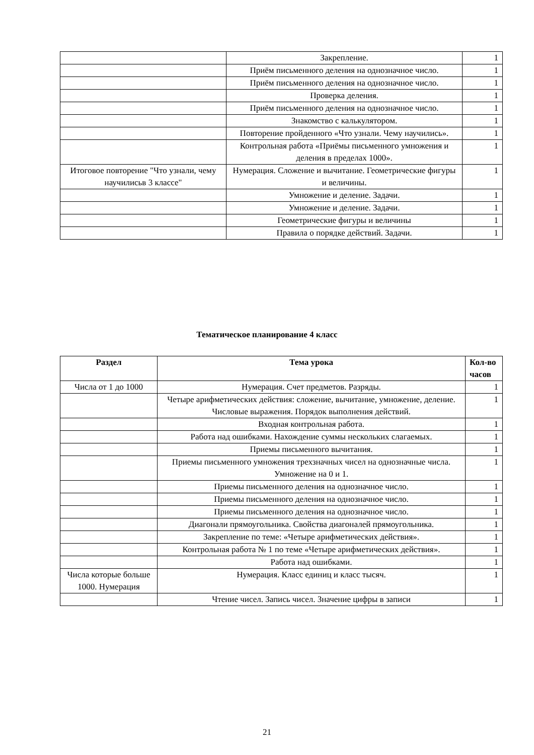| | Закрепление. | 1 |
| | Приём письменного деления на однозначное число. | 1 |
| | Приём письменного деления на однозначное число. | 1 |
| | Проверка деления. | 1 |
| | Приём письменного деления на однозначное число. | 1 |
| | Знакомство с калькулятором. | 1 |
| | Повторение пройденного «Что узнали. Чему научились». | 1 |
| | Контрольная работа «Приёмы письменного умножения и деления в пределах 1000». | 1 |
| Итоговое повторение "Что узнали, чему научилисьв 3 классе" | Нумерация. Сложение и вычитание. Геометрические фигуры и величины. | 1 |
| | Умножение и деление. Задачи. | 1 |
| | Умножение и деление. Задачи. | 1 |
| | Геометрические фигуры и величины | 1 |
| | Правила о порядке действий. Задачи. | 1 |
Тематическое планирование 4 класс
| Раздел | Тема урока | Кол-во часов |
| --- | --- | --- |
| Числа от 1 до 1000 | Нумерация. Счет предметов. Разряды. | 1 |
| | Четыре арифметических действия: сложение, вычитание, умножение, деление. Числовые выражения. Порядок выполнения действий. | 1 |
| | Входная контрольная работа. | 1 |
| | Работа над ошибками. Нахождение суммы нескольких слагаемых. | 1 |
| | Приемы письменного вычитания. | 1 |
| | Приемы письменного умножения трехзначных чисел на однозначные числа. Умножение на 0 и 1. | 1 |
| | Приемы письменного деления на однозначное число. | 1 |
| | Приемы письменного деления на однозначное число. | 1 |
| | Приемы письменного деления на однозначное число. | 1 |
| | Диагонали прямоугольника. Свойства диагоналей прямоугольника. | 1 |
| | Закрепление по теме: «Четыре арифметических действия». | 1 |
| | Контрольная работа № 1 по теме «Четыре арифметических действия». | 1 |
| | Работа над ошибками. | 1 |
| Числа которые больше 1000. Нумерация | Нумерация. Класс единиц и класс тысяч. | 1 |
| | Чтение чисел. Запись чисел. Значение цифры в записи | 1 |
21